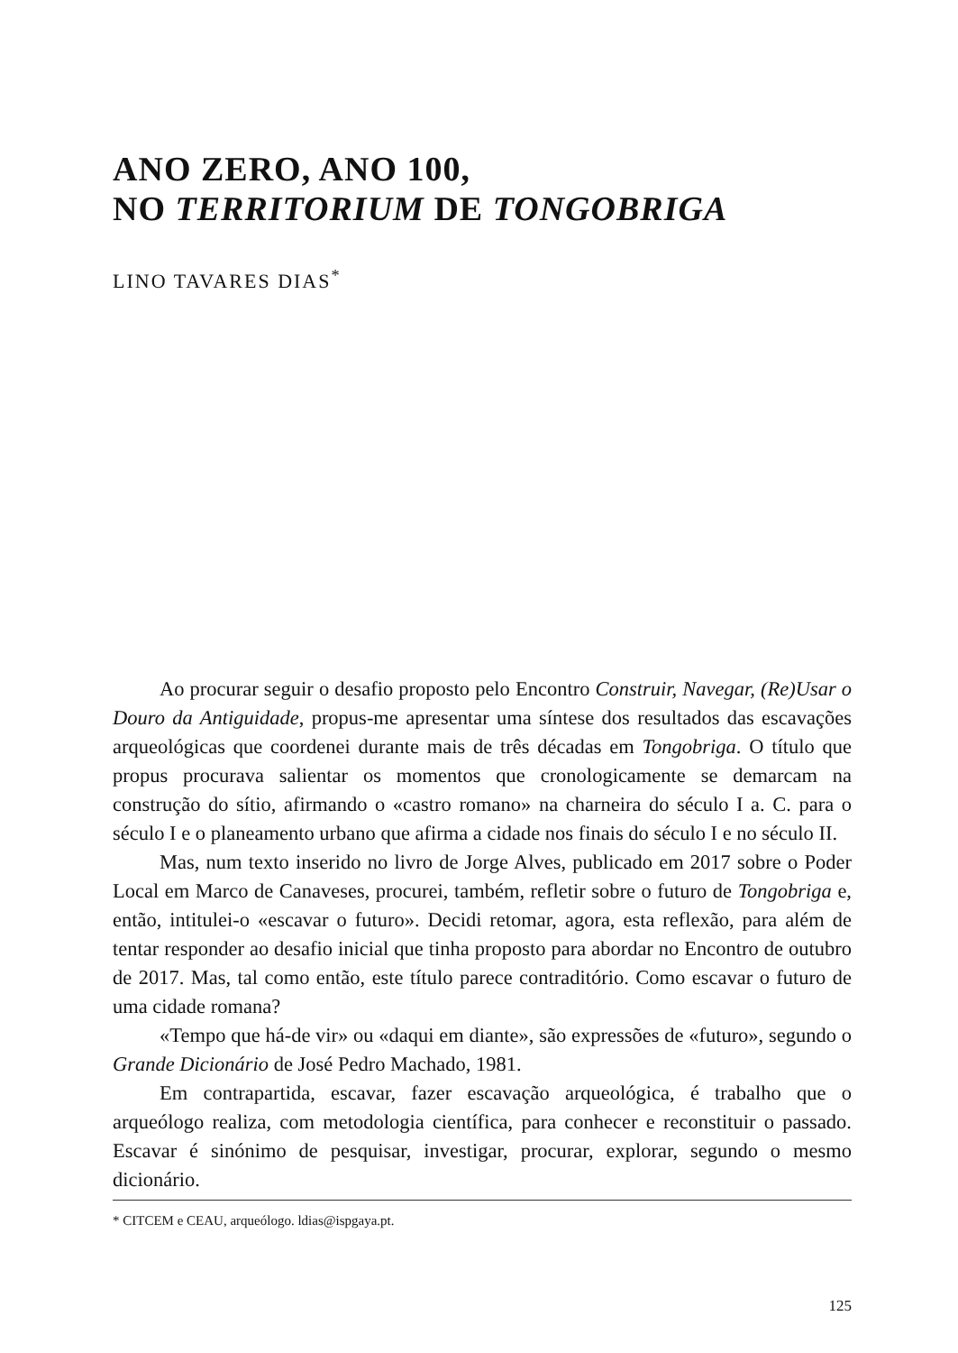ANO ZERO, ANO 100,
NO TERRITORIUM DE TONGOBRIGA
LINO TAVARES DIAS<sup>*</sup>
Ao procurar seguir o desafio proposto pelo Encontro Construir, Navegar, (Re)Usar o Douro da Antiguidade, propus-me apresentar uma síntese dos resultados das escavações arqueológicas que coordenei durante mais de três décadas em Tongobriga. O título que propus procurava salientar os momentos que cronologicamente se demarcam na construção do sítio, afirmando o «castro romano» na charneira do século I a. C. para o século I e o planeamento urbano que afirma a cidade nos finais do século I e no século II.
Mas, num texto inserido no livro de Jorge Alves, publicado em 2017 sobre o Poder Local em Marco de Canaveses, procurei, também, refletir sobre o futuro de Tongobriga e, então, intitulei-o «escavar o futuro». Decidi retomar, agora, esta reflexão, para além de tentar responder ao desafio inicial que tinha proposto para abordar no Encontro de outubro de 2017. Mas, tal como então, este título parece contraditório. Como escavar o futuro de uma cidade romana?
«Tempo que há-de vir» ou «daqui em diante», são expressões de «futuro», segundo o Grande Dicionário de José Pedro Machado, 1981.
Em contrapartida, escavar, fazer escavação arqueológica, é trabalho que o arqueólogo realiza, com metodologia científica, para conhecer e reconstituir o passado. Escavar é sinónimo de pesquisar, investigar, procurar, explorar, segundo o mesmo dicionário.
* CITCEM e CEAU, arqueólogo. ldias@ispgaya.pt.
125